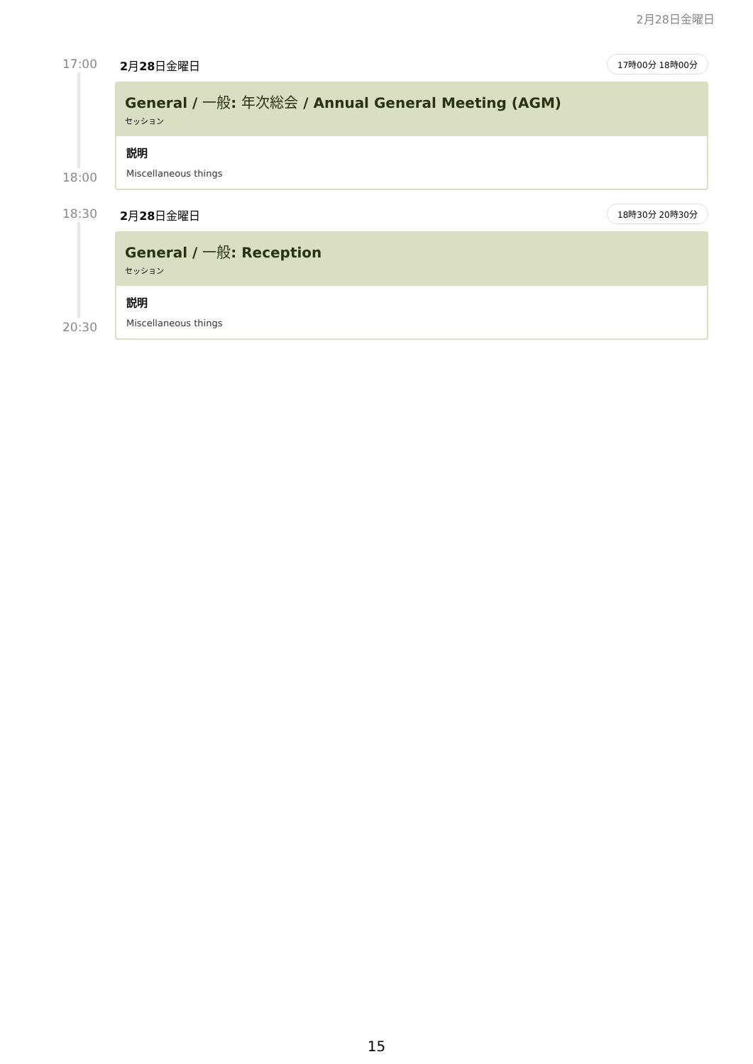2月28日金曜日
17:00 2月28日金曜日 17時00分 18時00分
General / 一般: 年次総会 / Annual General Meeting (AGM)
セッション
説明
Miscellaneous things
18:00
18:30 2月28日金曜日 18時30分 20時30分
General / 一般: Reception
セッション
説明
Miscellaneous things
20:30
15